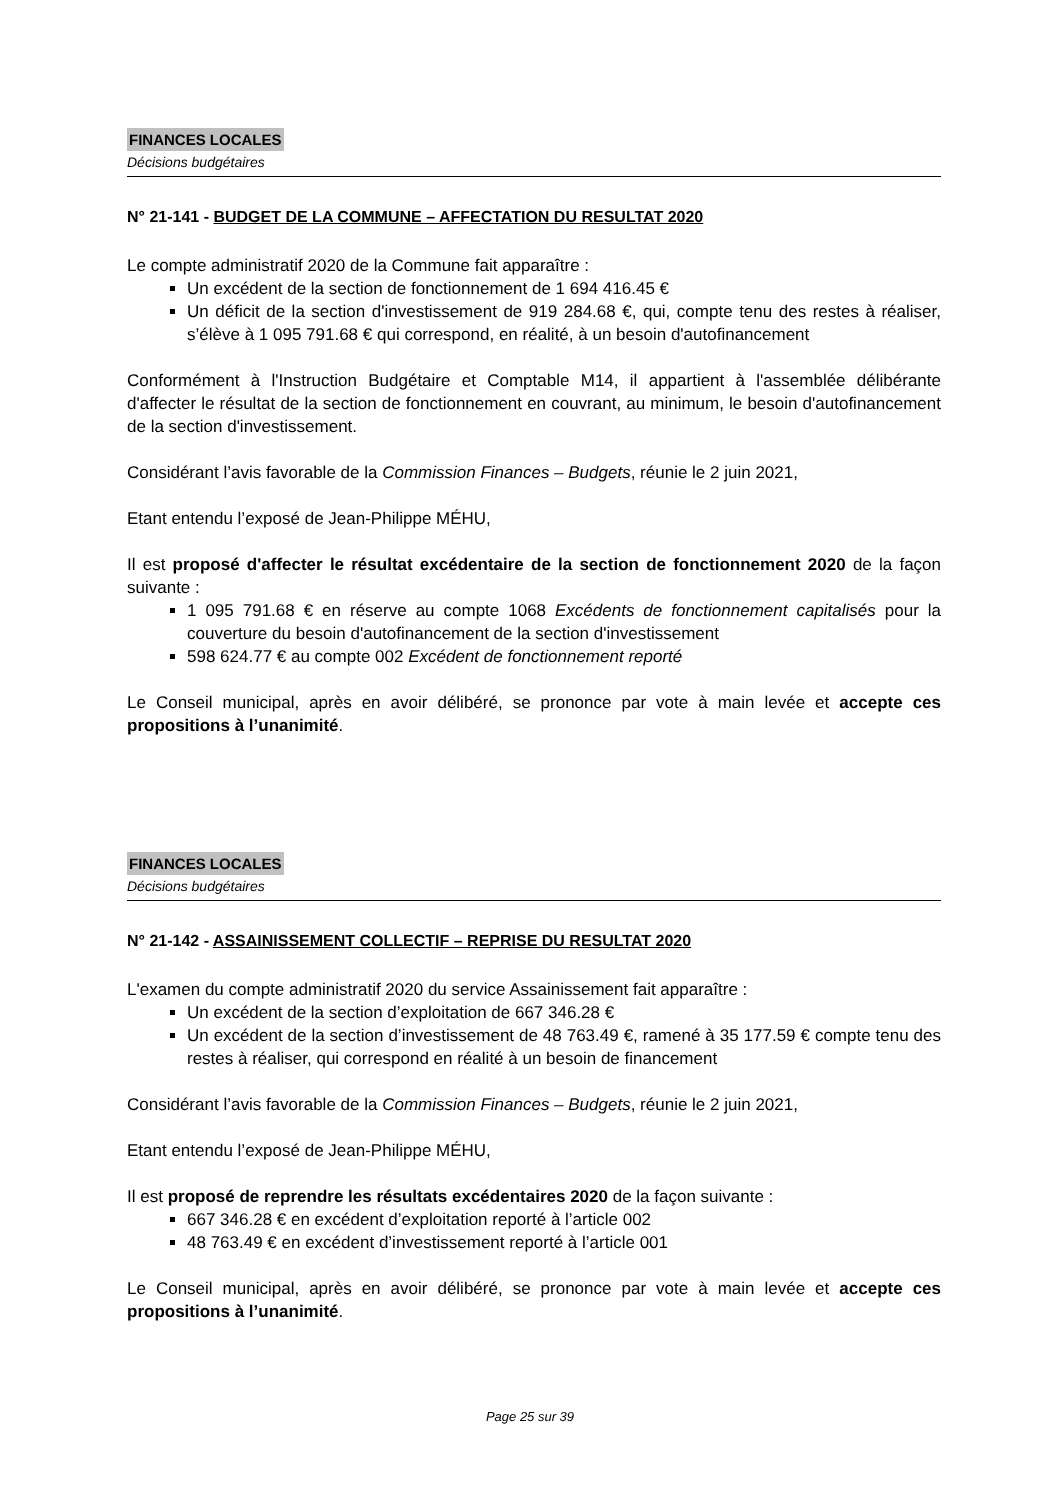FINANCES LOCALES
Décisions budgétaires
N° 21-141 - BUDGET DE LA COMMUNE – AFFECTATION DU RESULTAT 2020
Le compte administratif 2020 de la Commune fait apparaître :
Un excédent de la section de fonctionnement de 1 694 416.45 €
Un déficit de la section d'investissement de 919 284.68 €, qui, compte tenu des restes à réaliser, s’élève à 1 095 791.68 € qui correspond, en réalité, à un besoin d'autofinancement
Conformément à l'Instruction Budgétaire et Comptable M14, il appartient à l'assemblée délibérante d'affecter le résultat de la section de fonctionnement en couvrant, au minimum, le besoin d'autofinancement de la section d'investissement.
Considérant l’avis favorable de la Commission Finances – Budgets, réunie le 2 juin 2021,
Etant entendu l’exposé de Jean-Philippe MÉHU,
Il est proposé d'affecter le résultat excédentaire de la section de fonctionnement 2020 de la façon suivante :
1 095 791.68 € en réserve au compte 1068 Excédents de fonctionnement capitalisés pour la couverture du besoin d'autofinancement de la section d'investissement
598 624.77 € au compte 002 Excédent de fonctionnement reporté
Le Conseil municipal, après en avoir délibéré, se prononce par vote à main levée et accepte ces propositions à l’unanimité.
FINANCES LOCALES
Décisions budgétaires
N° 21-142 - ASSAINISSEMENT COLLECTIF – REPRISE DU RESULTAT 2020
L'examen du compte administratif 2020 du service Assainissement fait apparaître :
Un excédent de la section d’exploitation de 667 346.28 €
Un excédent de la section d’investissement de 48 763.49 €, ramené à 35 177.59 € compte tenu des restes à réaliser, qui correspond en réalité à un besoin de financement
Considérant l’avis favorable de la Commission Finances – Budgets, réunie le 2 juin 2021,
Etant entendu l’exposé de Jean-Philippe MÉHU,
Il est proposé de reprendre les résultats excédentaires 2020 de la façon suivante :
667 346.28 € en excédent d’exploitation reporté à l’article 002
48 763.49 € en excédent d’investissement reporté à l’article 001
Le Conseil municipal, après en avoir délibéré, se prononce par vote à main levée et accepte ces propositions à l’unanimité.
Page 25 sur 39